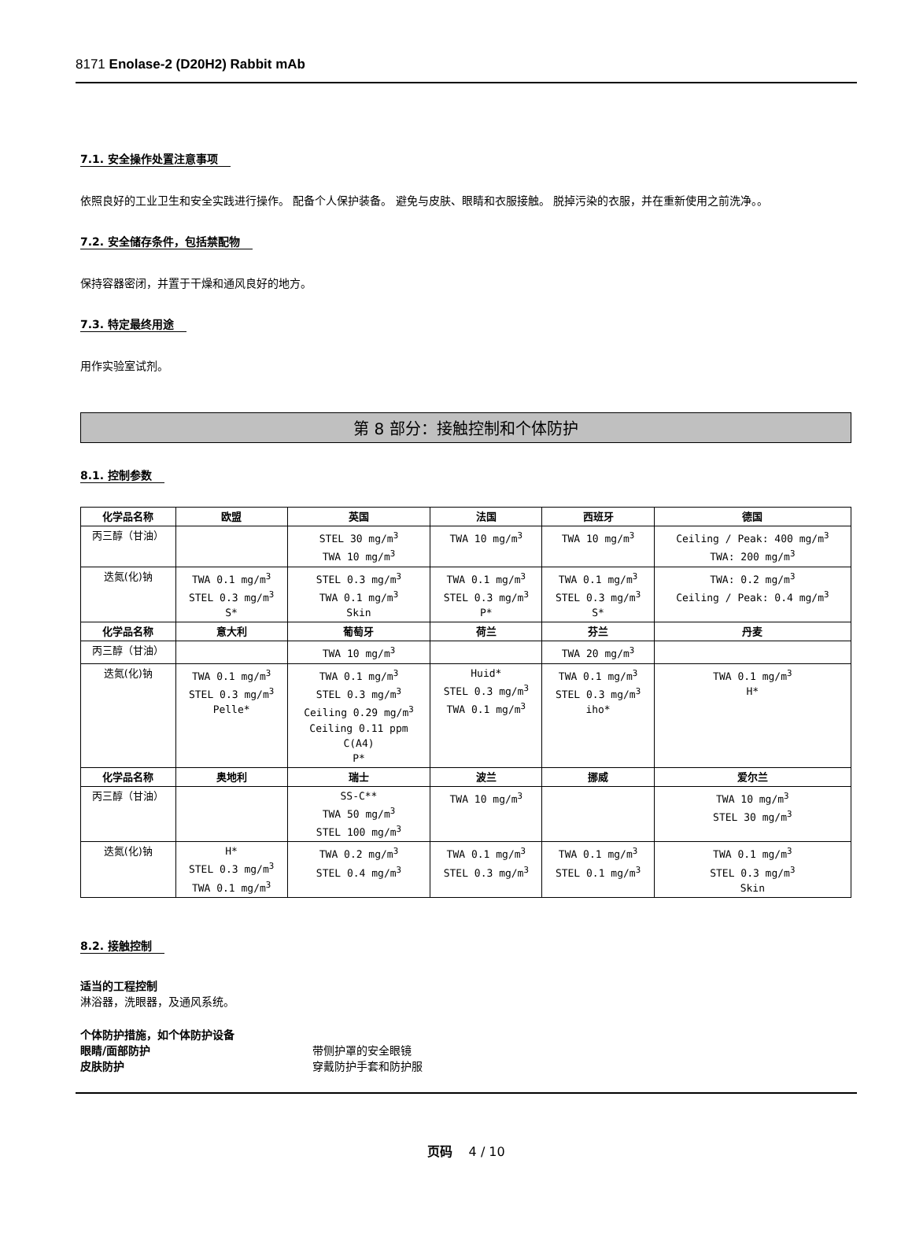8171 Enolase-2 (D20H2) Rabbit mAb
7.1. 安全操作处置注意事项
依照良好的工业卫生和安全实践进行操作。 配备个人保护装备。 避免与皮肤、眼睛和衣服接触。 脱掉污染的衣服，并在重新使用之前洗净。。
7.2. 安全储存条件，包括禁配物
保持容器密闭，并置于干燥和通风良好的地方。
7.3. 特定最终用途
用作实验室试剂。
第 8 部分：接触控制和个体防护
8.1. 控制参数
| 化学品名称 | 欧盟 | 英国 | 法国 | 西班牙 | 德国 |
| --- | --- | --- | --- | --- | --- |
| 丙三醇（甘油） | | STEL 30 mg/m<sup>3</sup> TWA 10 mg/m<sup>3</sup> | TWA 10 mg/m<sup>3</sup> | TWA 10 mg/m<sup>3</sup> | Ceiling / Peak: 400 mg/m<sup>3</sup> TWA: 200 mg/m<sup>3</sup> |
| 迭氮(化)钠 | TWA 0.1 mg/m<sup>3</sup> STEL 0.3 mg/m<sup>3</sup> S* | STEL 0.3 mg/m<sup>3</sup> TWA 0.1 mg/m<sup>3</sup> Skin | TWA 0.1 mg/m<sup>3</sup> STEL 0.3 mg/m<sup>3</sup> P* | TWA 0.1 mg/m<sup>3</sup> STEL 0.3 mg/m<sup>3</sup> S* | TWA: 0.2 mg/m<sup>3</sup> Ceiling / Peak: 0.4 mg/m<sup>3</sup> |
| 化学品名称 | 意大利 | 葡萄牙 | 荷兰 | 芬兰 | 丹麦 |
| 丙三醇（甘油） | | TWA 10 mg/m<sup>3</sup> | | TWA 20 mg/m<sup>3</sup> | |
| 迭氮(化)钠 | TWA 0.1 mg/m<sup>3</sup> STEL 0.3 mg/m<sup>3</sup> Pelle* | TWA 0.1 mg/m<sup>3</sup> STEL 0.3 mg/m<sup>3</sup> Ceiling 0.29 mg/m<sup>3</sup> Ceiling 0.11 ppm C(A4) P* | Huid* STEL 0.3 mg/m<sup>3</sup> TWA 0.1 mg/m<sup>3</sup> | TWA 0.1 mg/m<sup>3</sup> STEL 0.3 mg/m<sup>3</sup> iho* | TWA 0.1 mg/m<sup>3</sup> H* |
| 化学品名称 | 奥地利 | 瑞士 | 波兰 | 挪威 | 爱尔兰 |
| 丙三醇（甘油） | | SS-C** TWA 50 mg/m<sup>3</sup> STEL 100 mg/m<sup>3</sup> | TWA 10 mg/m<sup>3</sup> | | TWA 10 mg/m<sup>3</sup> STEL 30 mg/m<sup>3</sup> |
| 迭氮(化)钠 | H* STEL 0.3 mg/m<sup>3</sup> TWA 0.1 mg/m<sup>3</sup> | TWA 0.2 mg/m<sup>3</sup> STEL 0.4 mg/m<sup>3</sup> | TWA 0.1 mg/m<sup>3</sup> STEL 0.3 mg/m<sup>3</sup> | TWA 0.1 mg/m<sup>3</sup> STEL 0.1 mg/m<sup>3</sup> | TWA 0.1 mg/m<sup>3</sup> STEL 0.3 mg/m<sup>3</sup> Skin |
8.2. 接触控制
适当的工程控制
淋浴器，洗眼器，及通风系统。
个体防护措施，如个体防护设备
眼睛/面部防护 带侧护罩的安全眼镜
皮肤防护 穿戴防护手套和防护服
页码 4 / 10